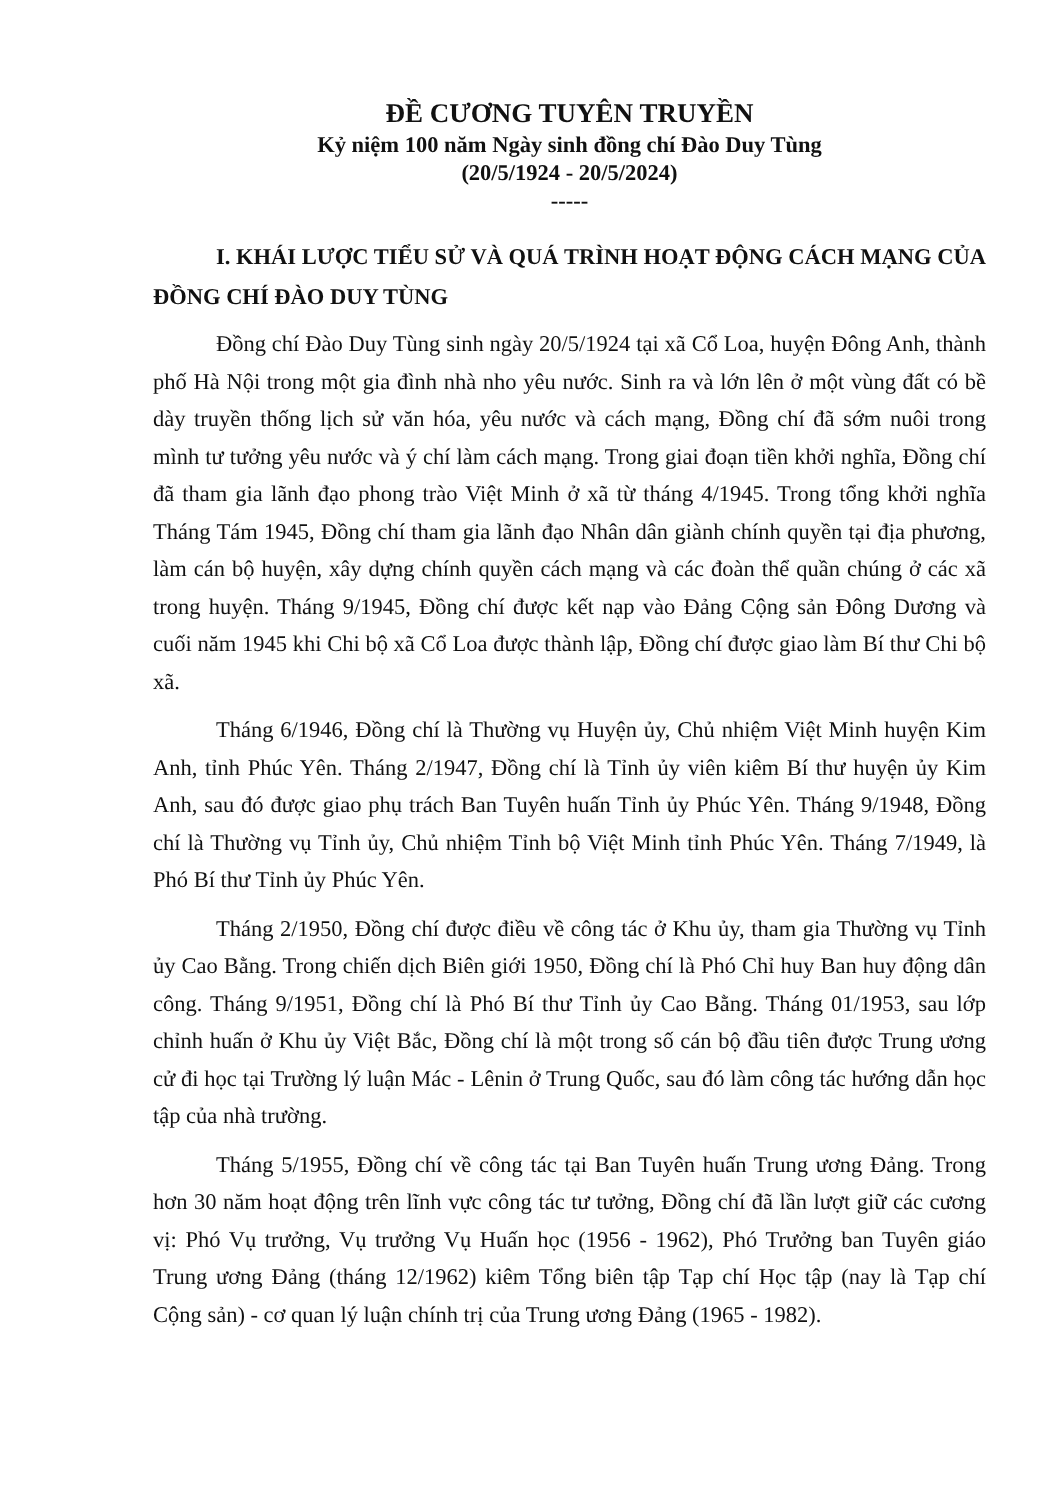ĐỀ CƯƠNG TUYÊN TRUYỀN
Kỷ niệm 100 năm Ngày sinh đồng chí Đào Duy Tùng
(20/5/1924 - 20/5/2024)
-----
I. KHÁI LƯỢC TIỂU SỬ VÀ QUÁ TRÌNH HOẠT ĐỘNG CÁCH MẠNG CỦA ĐỒNG CHÍ ĐÀO DUY TÙNG
Đồng chí Đào Duy Tùng sinh ngày 20/5/1924 tại xã Cổ Loa, huyện Đông Anh, thành phố Hà Nội trong một gia đình nhà nho yêu nước. Sinh ra và lớn lên ở một vùng đất có bề dày truyền thống lịch sử văn hóa, yêu nước và cách mạng, Đồng chí đã sớm nuôi trong mình tư tưởng yêu nước và ý chí làm cách mạng. Trong giai đoạn tiền khởi nghĩa, Đồng chí đã tham gia lãnh đạo phong trào Việt Minh ở xã từ tháng 4/1945. Trong tổng khởi nghĩa Tháng Tám 1945, Đồng chí tham gia lãnh đạo Nhân dân giành chính quyền tại địa phương, làm cán bộ huyện, xây dựng chính quyền cách mạng và các đoàn thể quần chúng ở các xã trong huyện. Tháng 9/1945, Đồng chí được kết nạp vào Đảng Cộng sản Đông Dương và cuối năm 1945 khi Chi bộ xã Cổ Loa được thành lập, Đồng chí được giao làm Bí thư Chi bộ xã.
Tháng 6/1946, Đồng chí là Thường vụ Huyện ủy, Chủ nhiệm Việt Minh huyện Kim Anh, tỉnh Phúc Yên. Tháng 2/1947, Đồng chí là Tỉnh ủy viên kiêm Bí thư huyện ủy Kim Anh, sau đó được giao phụ trách Ban Tuyên huấn Tỉnh ủy Phúc Yên. Tháng 9/1948, Đồng chí là Thường vụ Tỉnh ủy, Chủ nhiệm Tỉnh bộ Việt Minh tỉnh Phúc Yên. Tháng 7/1949, là Phó Bí thư Tỉnh ủy Phúc Yên.
Tháng 2/1950, Đồng chí được điều về công tác ở Khu ủy, tham gia Thường vụ Tỉnh ủy Cao Bằng. Trong chiến dịch Biên giới 1950, Đồng chí là Phó Chỉ huy Ban huy động dân công. Tháng 9/1951, Đồng chí là Phó Bí thư Tỉnh ủy Cao Bằng. Tháng 01/1953, sau lớp chỉnh huấn ở Khu ủy Việt Bắc, Đồng chí là một trong số cán bộ đầu tiên được Trung ương cử đi học tại Trường lý luận Mác - Lênin ở Trung Quốc, sau đó làm công tác hướng dẫn học tập của nhà trường.
Tháng 5/1955, Đồng chí về công tác tại Ban Tuyên huấn Trung ương Đảng. Trong hơn 30 năm hoạt động trên lĩnh vực công tác tư tưởng, Đồng chí đã lần lượt giữ các cương vị: Phó Vụ trưởng, Vụ trưởng Vụ Huấn học (1956 - 1962), Phó Trưởng ban Tuyên giáo Trung ương Đảng (tháng 12/1962) kiêm Tổng biên tập Tạp chí Học tập (nay là Tạp chí Cộng sản) - cơ quan lý luận chính trị của Trung ương Đảng (1965 - 1982).